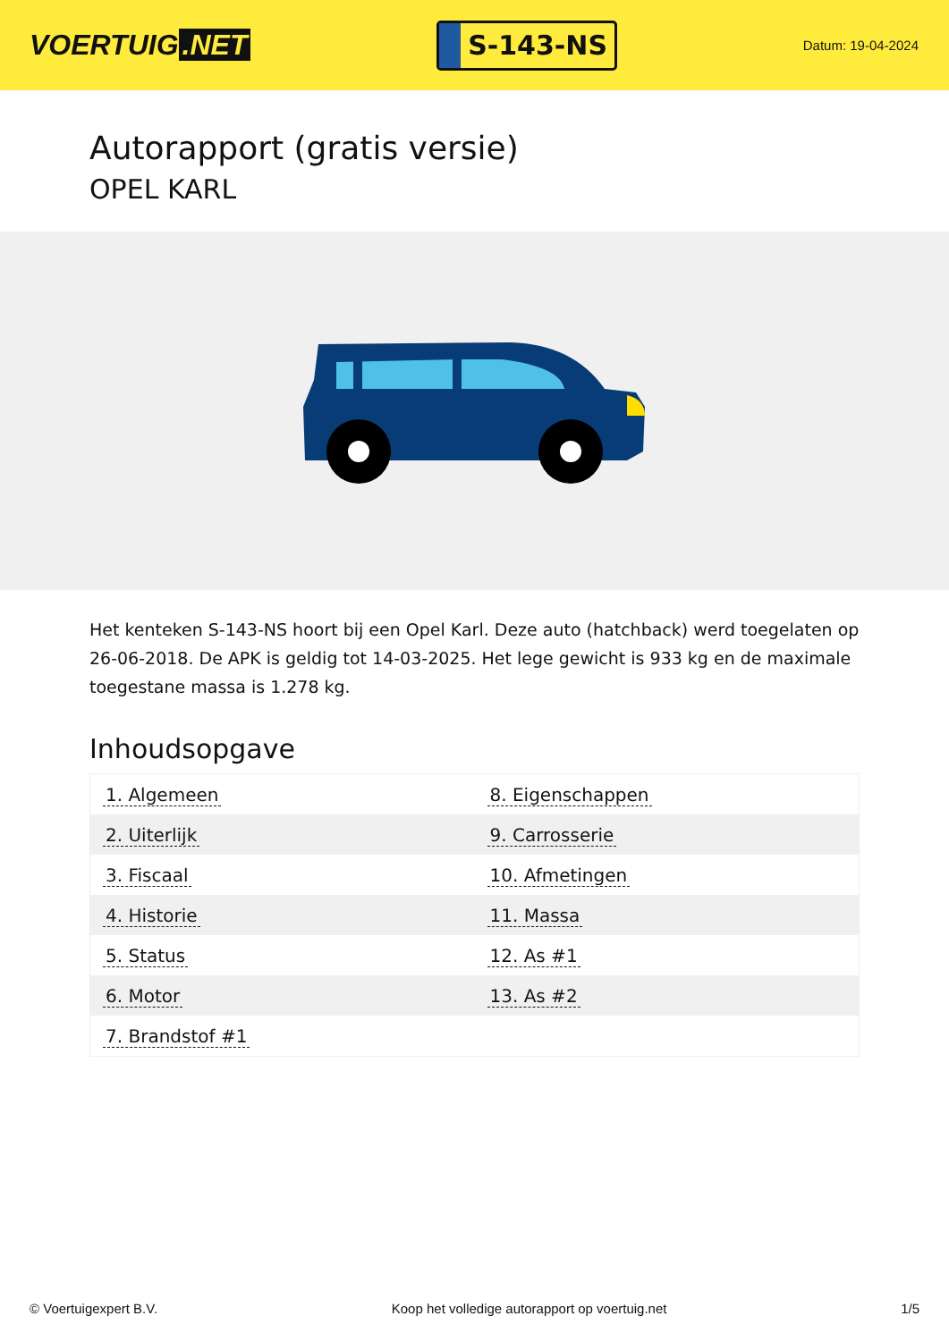VOERTUIG.NET
S-143-NS
Datum: 19-04-2024
Autorapport (gratis versie)
OPEL KARL
Het kenteken S-143-NS hoort bij een Opel Karl. Deze auto (hatchback) werd toegelaten op 26-06-2018. De APK is geldig tot 14-03-2025. Het lege gewicht is 933 kg en de maximale toegestane massa is 1.278 kg.
Inhoudsopgave
| 1. Algemeen | 8. Eigenschappen |
| 2. Uiterlijk | 9. Carrosserie |
| 3. Fiscaal | 10. Afmetingen |
| 4. Historie | 11. Massa |
| 5. Status | 12. As #1 |
| 6. Motor | 13. As #2 |
| 7. Brandstof #1 | |
© Voertuigexpert B.V. Koop het volledige autorapport op voertuig.net
1/5